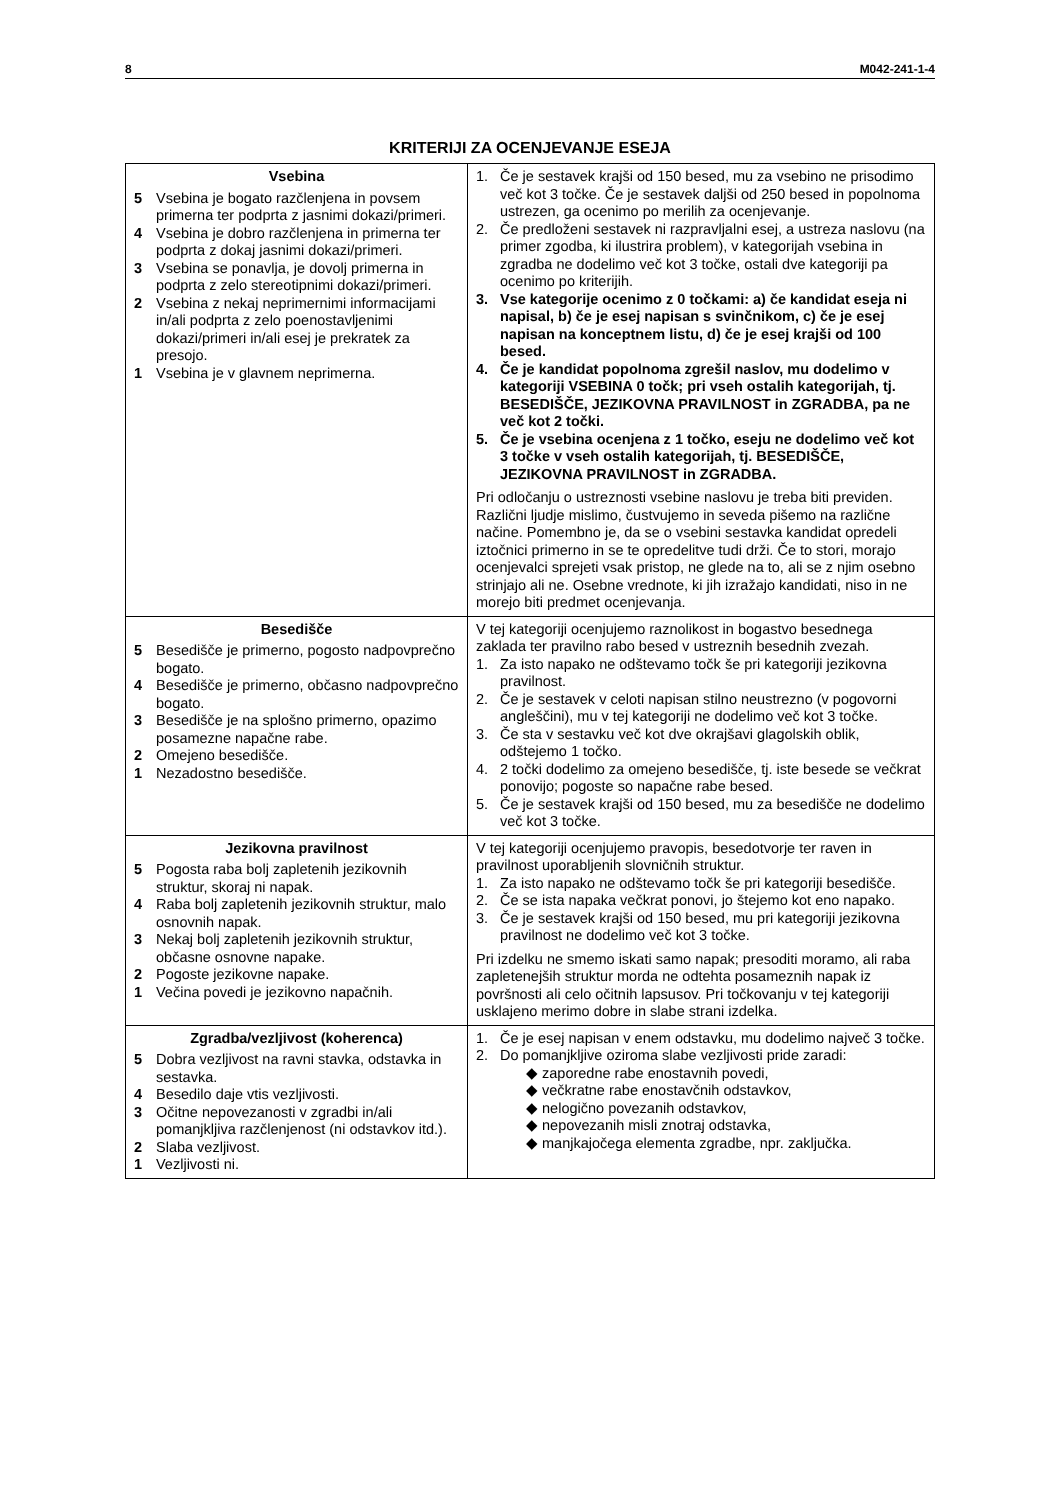8 M042-241-1-4
KRITERIJI ZA OCENJEVANJE ESEJA
| Vsebina 5 Vsebina je bogato razčlenjena in povsem primerna ter podprta z jasnimi dokazi/primeri. 4 Vsebina je dobro razčlenjena in primerna ter podprta z dokaj jasnimi dokazi/primeri. 3 Vsebina se ponavlja, je dovolj primerna in podprta z zelo stereotipnimi dokazi/primeri. 2 Vsebina z nekaj neprimernimi informacijami in/ali podprta z zelo poenostavljenimi dokazi/primeri in/ali esej je prekratek za presojo. 1 Vsebina je v glavnem neprimerna. | 1. Če je sestavek krajši od 150 besed, mu za vsebino ne prisodimo več kot 3 točke. Če je sestavek daljši od 250 besed in popolnoma ustrezen, ga ocenimo po merilih za ocenjevanje. 2. Če predloženi sestavek ni razpravljalni esej, a ustreza naslovu (na primer zgodba, ki ilustrira problem), v kategorijah vsebina in zgradba ne dodelimo več kot 3 točke, ostali dve kategoriji pa ocenimo po kriterijih. 3. Vse kategorije ocenimo z 0 točkami: a) če kandidat eseja ni napisal, b) če je esej napisan s svinčnikom, c) če je esej napisan na konceptnem listu, d) če je esej krajši od 100 besed. 4. Če je kandidat popolnoma zgrešil naslov, mu dodelimo v kategoriji VSEBINA 0 točk; pri vseh ostalih kategorijah, tj. BESEDIŠČE, JEZIKOVNA PRAVILNOST in ZGRADBA, pa ne več kot 2 točki. 5. Če je vsebina ocenjena z 1 točko, eseju ne dodelimo več kot 3 točke v vseh ostalih kategorijah, tj. BESEDIŠČE, JEZIKOVNA PRAVILNOST in ZGRADBA. Pri odločanju o ustreznosti vsebine naslovu je treba biti previden. Različni ljudje mislimo, čustvujemo in seveda pišemo na različne načine. Pomembno je, da se o vsebini sestavka kandidat opredeli iztočnici primerno in se te opredelitve tudi drži. Če to stori, morajo ocenjevalci sprejeti vsak pristop, ne glede na to, ali se z njim osebno strinjajo ali ne. Osebne vrednote, ki jih izražajo kandidati, niso in ne morejo biti predmet ocenjevanja. |
| Besedišče 5 Besedišče je primerno, pogosto nadpovprečno bogato. 4 Besedišče je primerno, občasno nadpovprečno bogato. 3 Besedišče je na splošno primerno, opazimo posamezne napačne rabe. 2 Omejeno besedišče. 1 Nezadostno besedišče. | V tej kategoriji ocenjujemo raznolikost in bogastvo besednega zaklada ter pravilno rabo besed v ustreznih besednih zvezah. 1. Za isto napako ne odštevamo točk še pri kategoriji jezikovna pravilnost. 2. Če je sestavek v celoti napisan stilno neustrezno (v pogovorni angleščini), mu v tej kategoriji ne dodelimo več kot 3 točke. 3. Če sta v sestavku več kot dve okrajšavi glagolskih oblik, odštejemo 1 točko. 4. 2 točki dodelimo za omejeno besedišče, tj. iste besede se večkrat ponovijo; pogoste so napačne rabe besed. 5. Če je sestavek krajši od 150 besed, mu za besedišče ne dodelimo več kot 3 točke. |
| Jezikovna pravilnost 5 Pogosta raba bolj zapletenih jezikovnih struktur, skoraj ni napak. 4 Raba bolj zapletenih jezikovnih struktur, malo osnovnih napak. 3 Nekaj bolj zapletenih jezikovnih struktur, občasne osnovne napake. 2 Pogoste jezikovne napake. 1 Večina povedi je jezikovno napačnih. | V tej kategoriji ocenjujemo pravopis, besedotvorje ter raven in pravilnost uporabljenih slovničnih struktur. 1. Za isto napako ne odštevamo točk še pri kategoriji besedišče. 2. Če se ista napaka večkrat ponovi, jo štejemo kot eno napako. 3. Če je sestavek krajši od 150 besed, mu pri kategoriji jezikovna pravilnost ne dodelimo več kot 3 točke. Pri izdelku ne smemo iskati samo napak; presoditi moramo, ali raba zapletenejših struktur morda ne odtehta posameznih napak iz površnosti ali celo očitnih lapsusov. Pri točkovanju v tej kategoriji usklajeno merimo dobre in slabe strani izdelka. |
| Zgradba/vezljivost (koherenca) 5 Dobra vezljivost na ravni stavka, odstavka in sestavka. 4 Besedilo daje vtis vezljivosti. 3 Očitne nepovezanosti v zgradbi in/ali pomanjkljiva razčlenjenost (ni odstavkov itd.). 2 Slaba vezljivost. 1 Vezljivosti ni. | 1. Če je esej napisan v enem odstavku, mu dodelimo največ 3 točke. 2. Do pomanjkljive oziroma slabe vezljivosti pride zaradi: ◆ zaporedne rabe enostavnih povedi, ◆ večkratne rabe enostavčnih odstavkov, ◆ nelogično povezanih odstavkov, ◆ nepovezanih misli znotraj odstavka, ◆ manjkajočega elementa zgradbe, npr. zaključka. |